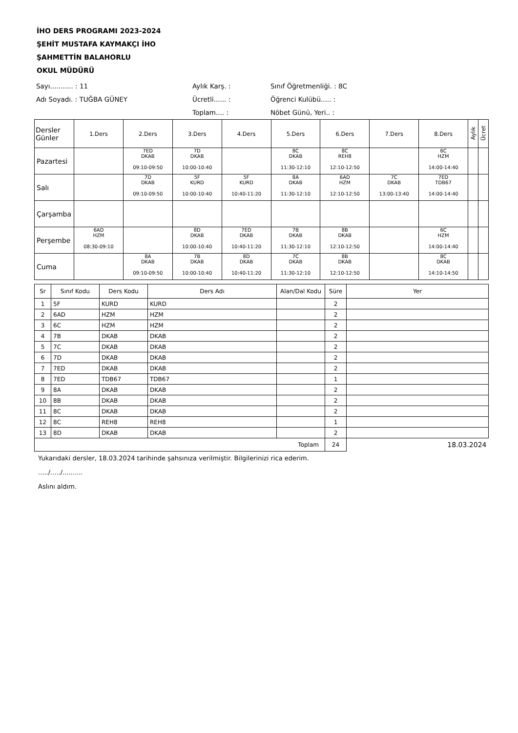İHO DERS PROGRAMI 2023-2024
ŞEHİT MUSTAFA KAYMAKÇI İHO
ŞAHMETTİN BALAHORLU
OKUL MÜDÜRÜ
Sayı........... : 11
Aylık Karş. :
Sınıf Öğretmenliği. : 8C
Adı Soyadı. : TUĞBA GÜNEY
Ücretli...... :
Öğrenci Kulübü..... :
Toplam.... :
Nöbet Günü, Yeri.. :
| Dersler Günler | 1.Ders | 2.Ders | 3.Ders | 4.Ders | 5.Ders | 6.Ders | 7.Ders | 8.Ders | Aylık | Ücret |
| --- | --- | --- | --- | --- | --- | --- | --- | --- | --- | --- |
| Pazartesi | | 7ED DKAB 09:10-09:50 | 7D DKAB 10:00-10:40 | | 8C DKAB 11:30-12:10 | 8C REH8 12:10-12:50 | | 6C HZM 14:00-14:40 | | |
| Salı | | 7D DKAB 09:10-09:50 | 5F KURD 10:00-10:40 | 5F KURD 10:40-11:20 | 8A DKAB 11:30-12:10 | 6AD HZM 12:10-12:50 | 7C DKAB 13:00-13:40 | 7ED TDB67 14:00-14:40 | | |
| Çarşamba | | | | | | | | | | |
| Perşembe | 6AD HZM 08:30-09:10 | | 8D DKAB 10:00-10:40 | 7ED DKAB 10:40-11:20 | 7B DKAB 11:30-12:10 | 8B DKAB 12:10-12:50 | | 6C HZM 14:00-14:40 | | |
| Cuma | | 8A DKAB 09:10-09:50 | 7B DKAB 10:00-10:40 | 8D DKAB 10:40-11:20 | 7C DKAB 11:30-12:10 | 8B DKAB 12:10-12:50 | | 8C DKAB 14:10-14:50 | | |
| Sr | Sınıf Kodu | Ders Kodu | Ders Adı | Alan/Dal Kodu | Süre | Yer |
| --- | --- | --- | --- | --- | --- | --- |
| 1 | 5F | KURD | KURD | | 2 | |
| 2 | 6AD | HZM | HZM | | 2 | |
| 3 | 6C | HZM | HZM | | 2 | |
| 4 | 7B | DKAB | DKAB | | 2 | |
| 5 | 7C | DKAB | DKAB | | 2 | |
| 6 | 7D | DKAB | DKAB | | 2 | |
| 7 | 7ED | DKAB | DKAB | | 2 | |
| 8 | 7ED | TDB67 | TDB67 | | 1 | |
| 9 | 8A | DKAB | DKAB | | 2 | |
| 10 | 8B | DKAB | DKAB | | 2 | |
| 11 | 8C | DKAB | DKAB | | 2 | |
| 12 | 8C | REH8 | REH8 | | 1 | |
| 13 | 8D | DKAB | DKAB | | 2 | |
| Toplam | | | | | 24 | 18.03.2024 |
Yukarıdaki dersler, 18.03.2024 tarihinde şahsınıza verilmiştir. Bilgilerinizi rica ederim.
...../...../..........
Aslını aldım.